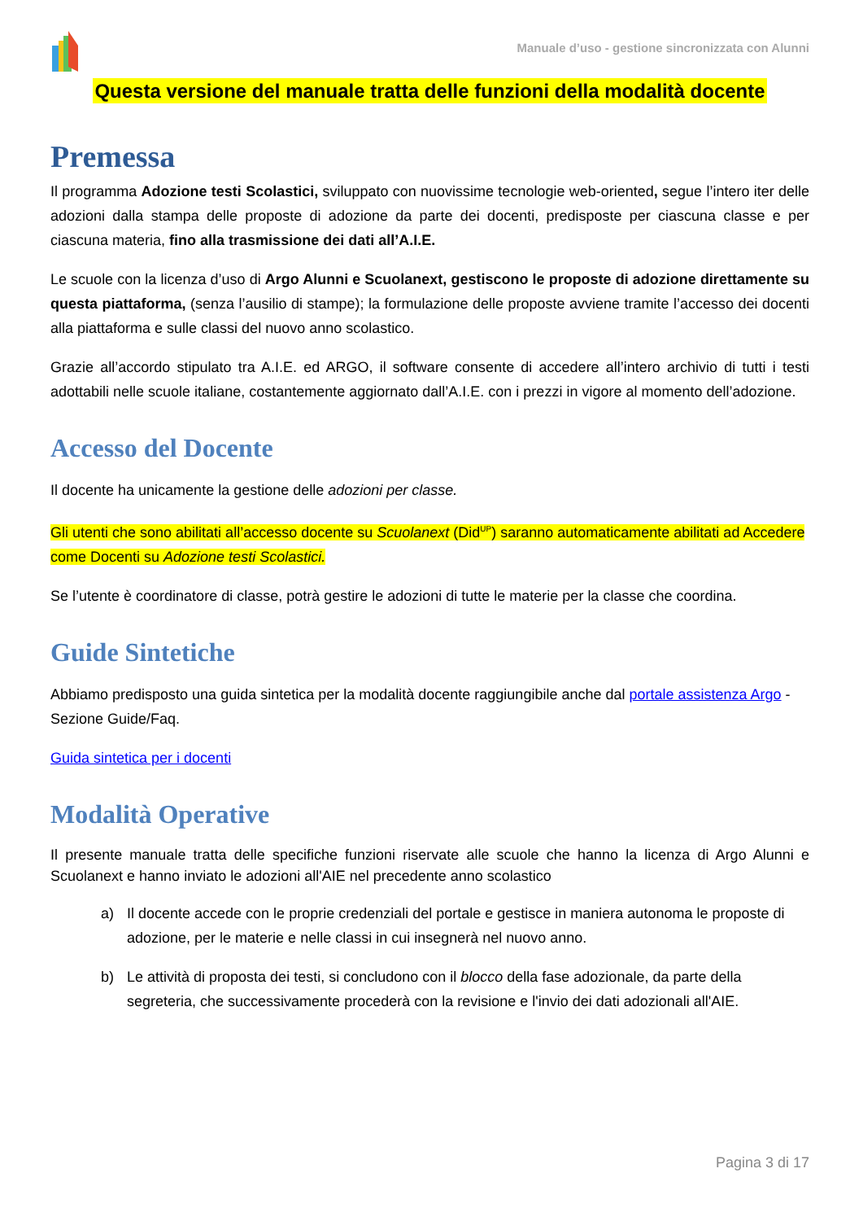Manuale d’uso - gestione sincronizzata con Alunni
Questa versione del manuale tratta delle funzioni della modalità docente
Premessa
Il programma Adozione testi Scolastici, sviluppato con nuovissime tecnologie web-oriented, segue l’intero iter delle adozioni dalla stampa delle proposte di adozione da parte dei docenti, predisposte per ciascuna classe e per ciascuna materia, fino alla trasmissione dei dati all’A.I.E.
Le scuole con la licenza d’uso di Argo Alunni e Scuolanext, gestiscono le proposte di adozione direttamente su questa piattaforma, (senza l’ausilio di stampe); la formulazione delle proposte avviene tramite l’accesso dei docenti alla piattaforma e sulle classi del nuovo anno scolastico.
Grazie all’accordo stipulato tra A.I.E. ed ARGO, il software consente di accedere all’intero archivio di tutti i testi adottabili nelle scuole italiane, costantemente aggiornato dall’A.I.E. con i prezzi in vigore al momento dell’adozione.
Accesso del Docente
Il docente ha unicamente la gestione delle adozioni per classe.
Gli utenti che sono abilitati all’accesso docente su Scuolanext (Did<sup>UP</sup>) saranno automaticamente abilitati ad Accedere come Docenti su Adozione testi Scolastici.
Se l’utente è coordinatore di classe, potrà gestire le adozioni di tutte le materie per la classe che coordina.
Guide Sintetiche
Abbiamo predisposto una guida sintetica per la modalità docente raggiungibile anche dal portale assistenza Argo - Sezione Guide/Faq.
Guida sintetica per i docenti
Modalità Operative
Il presente manuale tratta delle specifiche funzioni riservate alle scuole che hanno la licenza di Argo Alunni e Scuolanext e hanno inviato le adozioni all'AIE nel precedente anno scolastico
a) Il docente accede con le proprie credenziali del portale e gestisce in maniera autonoma le proposte di adozione, per le materie e nelle classi in cui insegnerà nel nuovo anno.
b) Le attività di proposta dei testi, si concludono con il blocco della fase adozionale, da parte della segreteria, che successivamente procederà con la revisione e l'invio dei dati adozionali all'AIE.
Pagina 3 di 17